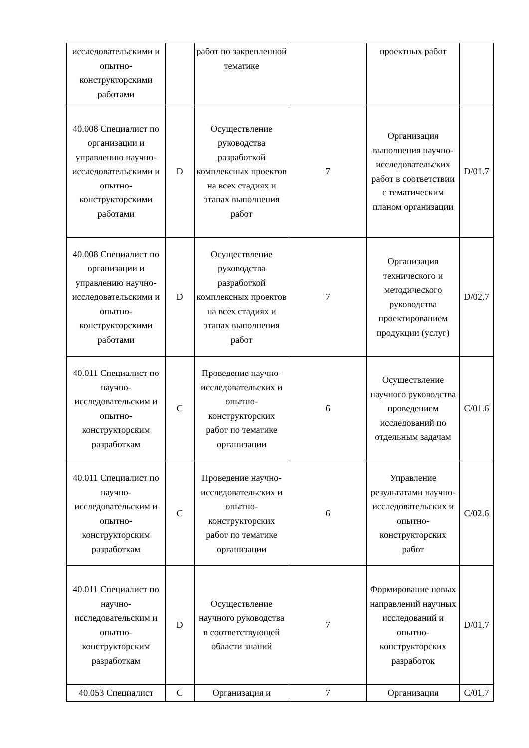| исследовательскими и опытно-конструкторскими работами | | работ по закрепленной тематике | | проектных работ | |
| 40.008 Специалист по организации и управлению научно-исследовательскими и опытно-конструкторскими работами | D | Осуществление руководства разработкой комплексных проектов на всех стадиях и этапах выполнения работ | 7 | Организация выполнения научно-исследовательских работ в соответствии с тематическим планом организации | D/01.7 |
| 40.008 Специалист по организации и управлению научно-исследовательскими и опытно-конструкторскими работами | D | Осуществление руководства разработкой комплексных проектов на всех стадиях и этапах выполнения работ | 7 | Организация технического и методического руководства проектированием продукции (услуг) | D/02.7 |
| 40.011 Специалист по научно-исследовательским и опытно-конструкторским разработкам | C | Проведение научно-исследовательских и опытно-конструкторских работ по тематике организации | 6 | Осуществление научного руководства проведением исследований по отдельным задачам | C/01.6 |
| 40.011 Специалист по научно-исследовательским и опытно-конструкторским разработкам | C | Проведение научно-исследовательских и опытно-конструкторских работ по тематике организации | 6 | Управление результатами научно-исследовательских и опытно-конструкторских работ | C/02.6 |
| 40.011 Специалист по научно-исследовательским и опытно-конструкторским разработкам | D | Осуществление научного руководства в соответствующей области знаний | 7 | Формирование новых направлений научных исследований и опытно-конструкторских разработок | D/01.7 |
| 40.053 Специалист | C | Организация и | 7 | Организация | C/01.7 |